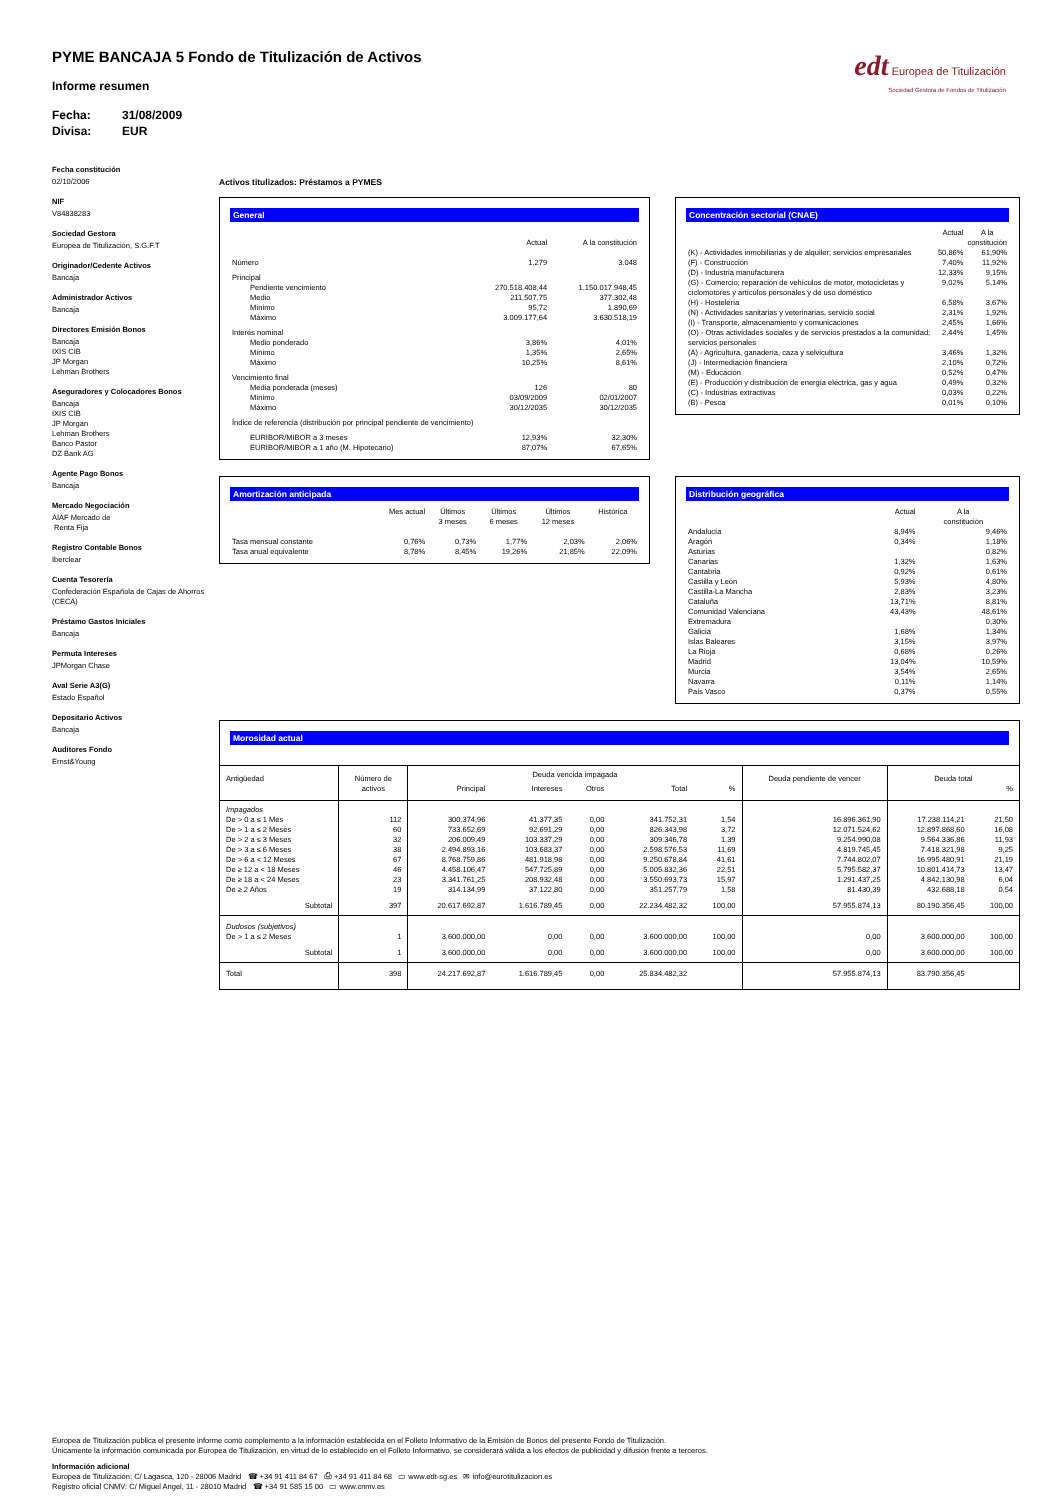PYME BANCAJA 5 Fondo de Titulización de Activos
Informe resumen
Fecha: 31/08/2009
Divisa: EUR
edt Europea de Titulización
Sociedad Gestora de Fondos de Titulización
Fecha constitución
02/10/2006
NIF
V84838283
Sociedad Gestora
Europea de Titulización, S.G.F.T
Originador/Cedente Activos
Bancaja
Administrador Activos
Bancaja
Directores Emisión Bonos
Bancaja
IXIS CIB
JP Morgan
Lehman Brothers
Aseguradores y Colocadores Bonos
Bancaja
IXIS CIB
JP Morgan
Lehman Brothers
Banco Pastor
DZ Bank AG
Agente Pago Bonos
Bancaja
Mercado Negociación
AIAF Mercado de
Renta Fija
Registro Contable Bonos
Iberclear
Cuenta Tesorería
Confederación Española de Cajas de Ahorros
(CECA)
Préstamo Gastos Iniciales
Bancaja
Permuta Intereses
JPMorgan Chase
Aval Serie A3(G)
Estado Español
Depositario Activos
Bancaja
Auditores Fondo
Ernst&Young
Activos titulizados: Préstamos a PYMES
General
| | Actual | A la constitución |
| --- | --- | --- |
| Número | 1.279 | 3.048 |
| Principal | | |
| Pendiente vencimiento | 270.518.408,44 | 1.150.017.948,45 |
| Medio | 211.507,75 | 377.302,48 |
| Mínimo | 95,72 | 1.890,69 |
| Máximo | 3.009.177,64 | 3.630.518,19 |
| Interés nominal | | |
| Medio ponderado | 3,86% | 4,01% |
| Mínimo | 1,35% | 2,65% |
| Máximo | 10,25% | 8,61% |
| Vencimiento final | | |
| Media ponderada (meses) | 126 | 80 |
| Mínimo | 03/09/2009 | 02/01/2007 |
| Máximo | 30/12/2035 | 30/12/2035 |
| Índice de referencia (distribución por principal pendiente de vencimiento) | | |
| EURIBOR/MIBOR a 3 meses | 12,93% | 32,30% |
| EURIBOR/MIBOR a 1 año (M. Hipotecario) | 87,07% | 67,65% |
Concentración sectorial (CNAE)
| | Actual | A la constitución |
| --- | --- | --- |
| (K) - Actividades inmobiliarias y de alquiler; servicios empresariales | 50,86% | 61,90% |
| (F) - Construcción | 7,40% | 11,92% |
| (D) - Industria manufacturera | 12,33% | 9,15% |
| (G) - Comercio; reparación de vehículos de motor, motocicletas y ciclomotores y artículos personales y de uso doméstico | 9,02% | 5,14% |
| (H) - Hostelería | 6,58% | 3,67% |
| (N) - Actividades sanitarias y veterinarias, servicio social | 2,31% | 1,92% |
| (I) - Transporte, almacenamiento y comunicaciones | 2,45% | 1,66% |
| (O) - Otras actividades sociales y de servicios prestados a la comunidad; servicios personales | 2,44% | 1,45% |
| (A) - Agricultura, ganadería, caza y selvicultura | 3,46% | 1,32% |
| (J) - Intermediación financiera | 2,10% | 0,72% |
| (M) - Educación | 0,52% | 0,47% |
| (E) - Producción y distribución de energía eléctrica, gas y agua | 0,49% | 0,32% |
| (C) - Industrias extractivas | 0,03% | 0,22% |
| (B) - Pesca | 0,01% | 0,10% |
Amortización anticipada
| | Mes actual | Últimos 3 meses | Últimos 6 meses | Últimos 12 meses | Histórica |
| --- | --- | --- | --- | --- | --- |
| Tasa mensual constante | 0,76% | 0,73% | 1,77% | 2,03% | 2,06% |
| Tasa anual equivalente | 8,78% | 8,45% | 19,26% | 21,85% | 22,09% |
Distribución geográfica
| | Actual | A la constitución |
| --- | --- | --- |
| Andalucía | 8,94% | 9,46% |
| Aragón | 0,34% | 1,18% |
| Asturias | | 0,82% |
| Canarias | 1,32% | 1,63% |
| Cantabria | 0,92% | 0,61% |
| Castilla y León | 5,93% | 4,80% |
| Castilla-La Mancha | 2,83% | 3,23% |
| Cataluña | 13,71% | 8,81% |
| Comunidad Valenciana | 43,43% | 48,61% |
| Extremadura | | 0,30% |
| Galicia | 1,68% | 1,34% |
| Islas Baleares | 3,15% | 3,97% |
| La Rioja | 0,68% | 0,26% |
| Madrid | 13,04% | 10,59% |
| Murcia | 3,54% | 2,65% |
| Navarra | 0,11% | 1,14% |
| País Vasco | 0,37% | 0,55% |
Morosidad actual
| Antigüedad | Número de activos | Deuda vencida impagada | | | | | Deuda pendiente de vencer | Deuda total | |
| | | Principal | Intereses | Otros | Total | % | | | % |
| Impagados | | | | | | | | | |
| De > 0 a ≤ 1 Mes | 112 | 300.374,96 | 41.377,35 | 0,00 | 341.752,31 | 1,54 | 16.896.361,90 | 17.238.114,21 | 21,50 |
| De > 1 a ≤ 2 Meses | 60 | 733.652,69 | 92.691,29 | 0,00 | 826.343,98 | 3,72 | 12.071.524,62 | 12.897.868,60 | 16,08 |
| De > 2 a ≤ 3 Meses | 32 | 206.009,49 | 103.337,29 | 0,00 | 309.346,78 | 1,39 | 9.254.990,08 | 9.564.336,86 | 11,93 |
| De > 3 a ≤ 6 Meses | 38 | 2.494.893,16 | 103.683,37 | 0,00 | 2.598.576,53 | 11,69 | 4.819.745,45 | 7.418.321,98 | 9,25 |
| De > 6 a < 12 Meses | 67 | 8.768.759,86 | 481.918,98 | 0,00 | 9.250.678,84 | 41,61 | 7.744.802,07 | 16.995.480,91 | 21,19 |
| De ≥ 12 a < 18 Meses | 46 | 4.458.106,47 | 547.725,89 | 0,00 | 5.005.832,36 | 22,51 | 5.795.582,37 | 10.801.414,73 | 13,47 |
| De ≥ 18 a < 24 Meses | 23 | 3.341.761,25 | 208.932,48 | 0,00 | 3.550.693,73 | 15,97 | 1.291.437,25 | 4.842.130,98 | 6,04 |
| De ≥ 2 Años | 19 | 314.134,99 | 37.122,80 | 0,00 | 351.257,79 | 1,58 | 81.430,39 | 432.688,18 | 0,54 |
| Subtotal | 397 | 20.617.692,87 | 1.616.789,45 | 0,00 | 22.234.482,32 | 100,00 | 57.955.874,13 | 80.190.356,45 | 100,00 |
| Dudosos (subjetivos) | | | | | | | | | |
| De > 1 a ≤ 2 Meses | 1 | 3.600.000,00 | 0,00 | 0,00 | 3.600.000,00 | 100,00 | 0,00 | 3.600.000,00 | 100,00 |
| Subtotal | 1 | 3.600.000,00 | 0,00 | 0,00 | 3.600.000,00 | 100,00 | 0,00 | 3.600.000,00 | 100,00 |
| Total | 398 | 24.217.692,87 | 1.616.789,45 | 0,00 | 25.834.482,32 | | 57.955.874,13 | 83.790.356,45 | |
Europea de Titulización publica el presente informe como complemento a la información establecida en el Folleto Informativo de la Emisión de Bonos del presente Fondo de Titulización.
Únicamente la información comunicada por Europea de Titulización, en virtud de lo establecido en el Folleto Informativo, se considerará válida a los efectos de publicidad y difusión frente a terceros.
Información adicional
Europea de Titulización: C/ Lagasca, 120 - 28006 Madrid ☎ +34 91 411 84 67 ⎙ +34 91 411 84 68 ▭ www.edt-sg.es ✉ info@eurotitulizacion.es
Registro oficial CNMV: C/ Miguel Angel, 11 - 28010 Madrid ☎ +34 91 585 15 00 ▭ www.cnmv.es